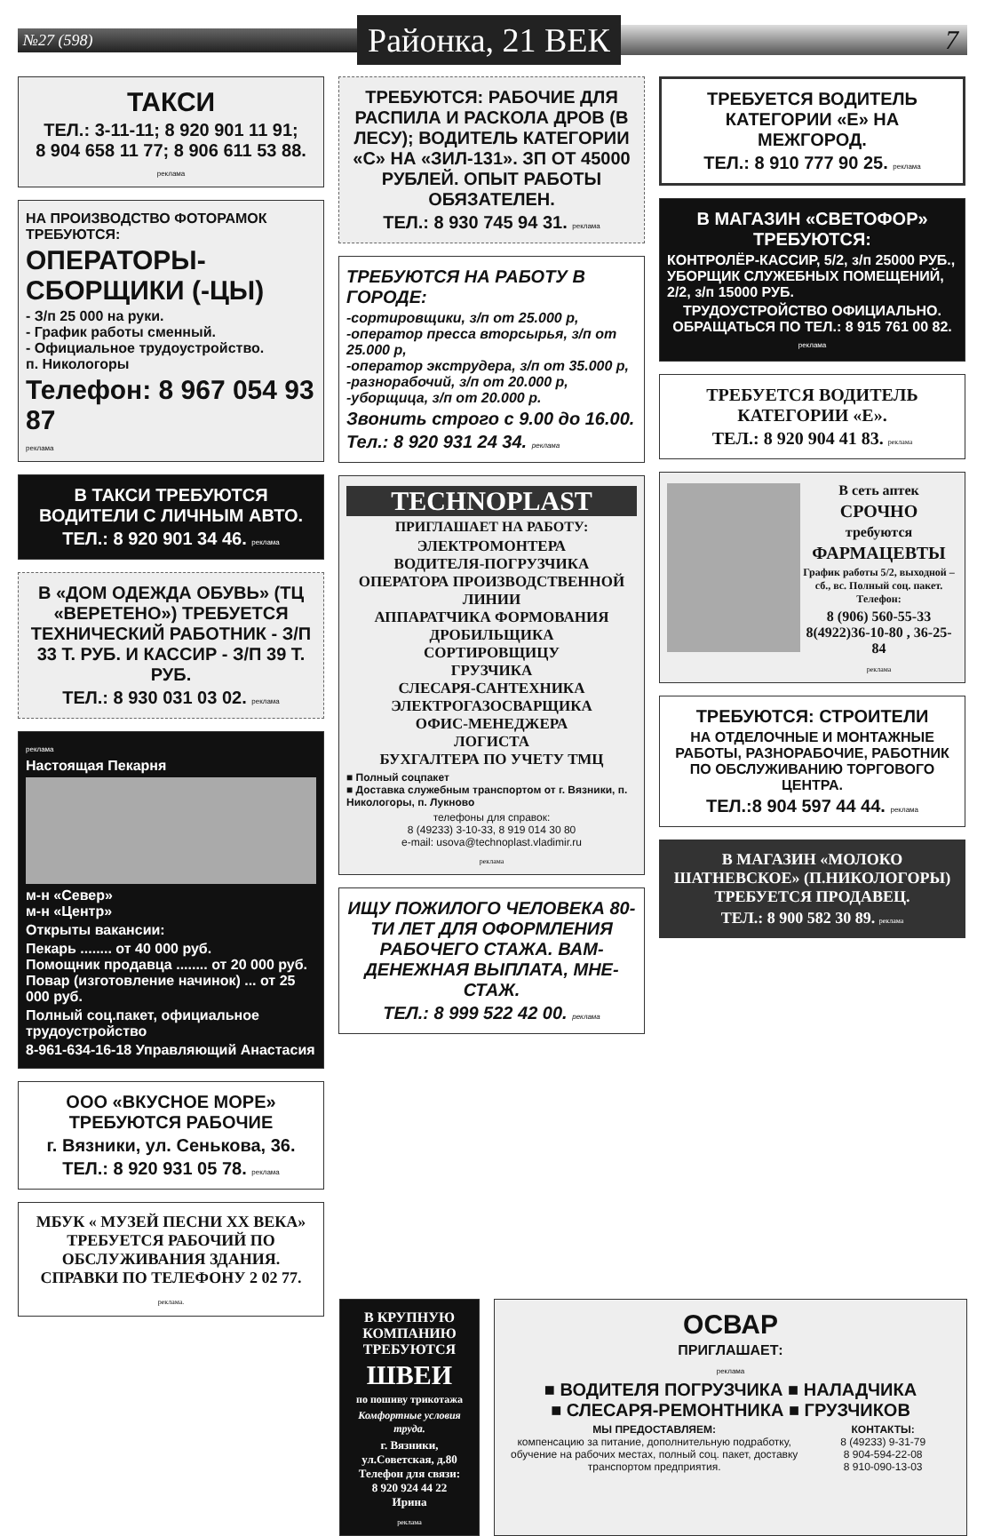№27 (598)
Районка, 21 ВЕК
7
ТАКСИ
ТЕЛ.: 3-11-11; 8 920 901 11 91;
8 904 658 11 77; 8 906 611 53 88.
реклама
НА ПРОИЗВОДСТВО ФОТОРАМОК ТРЕБУЮТСЯ:
ОПЕРАТОРЫ-СБОРЩИКИ (-ЦЫ)
- З/п 25 000 на руки.
- График работы сменный.
- Официальное трудоустройство.
п. Никологоры
Телефон: 8 967 054 93 87
реклама
В ТАКСИ ТРЕБУЮТСЯ ВОДИТЕЛИ С ЛИЧНЫМ АВТО.
ТЕЛ.: 8 920 901 34 46. реклама
В «ДОМ ОДЕЖДА ОБУВЬ» (ТЦ «ВЕРЕТЕНО») ТРЕБУЕТСЯ ТЕХНИЧЕСКИЙ РАБОТНИК - З/П 33 Т. РУБ. И КАССИР - З/П 39 Т. РУБ.
ТЕЛ.: 8 930 031 03 02. реклама
реклама
Настоящая Пекарня
м-н «Север»
м-н «Центр»
Открыты вакансии:
Пекарь ........ от 40 000 руб.
Помощник продавца ........ от 20 000 руб.
Повар (изготовление начинок) ... от 25 000 руб.
Полный соц.пакет, официальное трудоустройство
8-961-634-16-18 Управляющий Анастасия
ООО «ВКУСНОЕ МОРЕ» ТРЕБУЮТСЯ РАБОЧИЕ
г. Вязники, ул. Сенькова, 36.
ТЕЛ.: 8 920 931 05 78. реклама
МБУК « МУЗЕЙ ПЕСНИ XX ВЕКА» ТРЕБУЕТСЯ РАБОЧИЙ ПО ОБСЛУЖИВАНИЯ ЗДАНИЯ. СПРАВКИ ПО ТЕЛЕФОНУ 2 02 77.
реклама.
ТРЕБУЮТСЯ: РАБОЧИЕ ДЛЯ РАСПИЛА И РАСКОЛА ДРОВ (В ЛЕСУ); ВОДИТЕЛЬ КАТЕГОРИИ «С» НА «ЗИЛ-131». ЗП ОТ 45000 РУБЛЕЙ. ОПЫТ РАБОТЫ ОБЯЗАТЕЛЕН.
ТЕЛ.: 8 930 745 94 31. реклама
ТРЕБУЮТСЯ НА РАБОТУ В ГОРОДЕ:
-сортировщики, з/п от 25.000 р,
-оператор пресса вторсырья, з/п от 25.000 р,
-оператор экструдера, з/п от 35.000 р,
-разнорабочий, з/п от 20.000 р,
-уборщица, з/п от 20.000 р.
Звонить строго с 9.00 до 16.00.
Тел.: 8 920 931 24 34. реклама
TECHNOPLAST
ПРИГЛАШАЕТ НА РАБОТУ:
ЭЛЕКТРОМОНТЕРА
ВОДИТЕЛЯ-ПОГРУЗЧИКА
ОПЕРАТОРА ПРОИЗВОДСТВЕННОЙ ЛИНИИ
АППАРАТЧИКА ФОРМОВАНИЯ
ДРОБИЛЬЩИКА
СОРТИРОВЩИЦУ
ГРУЗЧИКА
СЛЕСАРЯ-САНТЕХНИКА
ЭЛЕКТРОГАЗОСВАРЩИКА
ОФИС-МЕНЕДЖЕРА
ЛОГИСТА
БУХГАЛТЕРА ПО УЧЕТУ ТМЦ
■ Полный соцпакет
■ Доставка служебным транспортом от г. Вязники, п. Никологоры, п. Лукново
телефоны для справок:
8 (49233) 3-10-33, 8 919 014 30 80
e-mail: usova@technoplast.vladimir.ru
реклама
ИЩУ ПОЖИЛОГО ЧЕЛОВЕКА 80-ТИ ЛЕТ ДЛЯ ОФОРМЛЕНИЯ РАБОЧЕГО СТАЖА. ВАМ-ДЕНЕЖНАЯ ВЫПЛАТА, МНЕ-СТАЖ.
ТЕЛ.: 8 999 522 42 00. реклама
ТРЕБУЕТСЯ ВОДИТЕЛЬ КАТЕГОРИИ «Е» НА МЕЖГОРОД.
ТЕЛ.: 8 910 777 90 25. реклама
В МАГАЗИН «СВЕТОФОР» ТРЕБУЮТСЯ:
КОНТРОЛЁР-КАССИР, 5/2, з/п 25000 РУБ.,
УБОРЩИК СЛУЖЕБНЫХ ПОМЕЩЕНИЙ, 2/2, з/п 15000 РУБ.
ТРУДОУСТРОЙСТВО ОФИЦИАЛЬНО. ОБРАЩАТЬСЯ ПО ТЕЛ.: 8 915 761 00 82. реклама
ТРЕБУЕТСЯ ВОДИТЕЛЬ КАТЕГОРИИ «Е».
ТЕЛ.: 8 920 904 41 83. реклама
В сеть аптек
СРОЧНО
требуются
ФАРМАЦЕВТЫ
График работы 5/2, выходной – сб., вс. Полный соц. пакет. Телефон:
8 (906) 560-55-33
8(4922)36-10-80 , 36-25-84
реклама
ТРЕБУЮТСЯ: СТРОИТЕЛИ
НА ОТДЕЛОЧНЫЕ И МОНТАЖНЫЕ РАБОТЫ, РАЗНОРАБОЧИЕ, РАБОТНИК ПО ОБСЛУЖИВАНИЮ ТОРГОВОГО ЦЕНТРА.
ТЕЛ.:8 904 597 44 44. реклама
В МАГАЗИН «МОЛОКО ШАТНЕВСКОЕ» (П.НИКОЛОГОРЫ) ТРЕБУЕТСЯ ПРОДАВЕЦ.
ТЕЛ.: 8 900 582 30 89. реклама
В КРУПНУЮ КОМПАНИЮ ТРЕБУЮТСЯ
ШВЕИ
по пошиву трикотажа
Комфортные условия труда.
г. Вязники, ул.Советская, д.80
Телефон для связи:
8 920 924 44 22
Ирина
реклама
ОСВАР
ПРИГЛАШАЕТ:
реклама
■ ВОДИТЕЛЯ ПОГРУЗЧИКА ■ НАЛАДЧИКА
■ СЛЕСАРЯ-РЕМОНТНИКА ■ ГРУЗЧИКОВ
МЫ ПРЕДОСТАВЛЯЕМ:
компенсацию за питание, дополнительную подработку, обучение на рабочих местах, полный соц. пакет, доставку транспортом предприятия.
КОНТАКТЫ:
8 (49233) 9-31-79
8 904-594-22-08
8 910-090-13-03